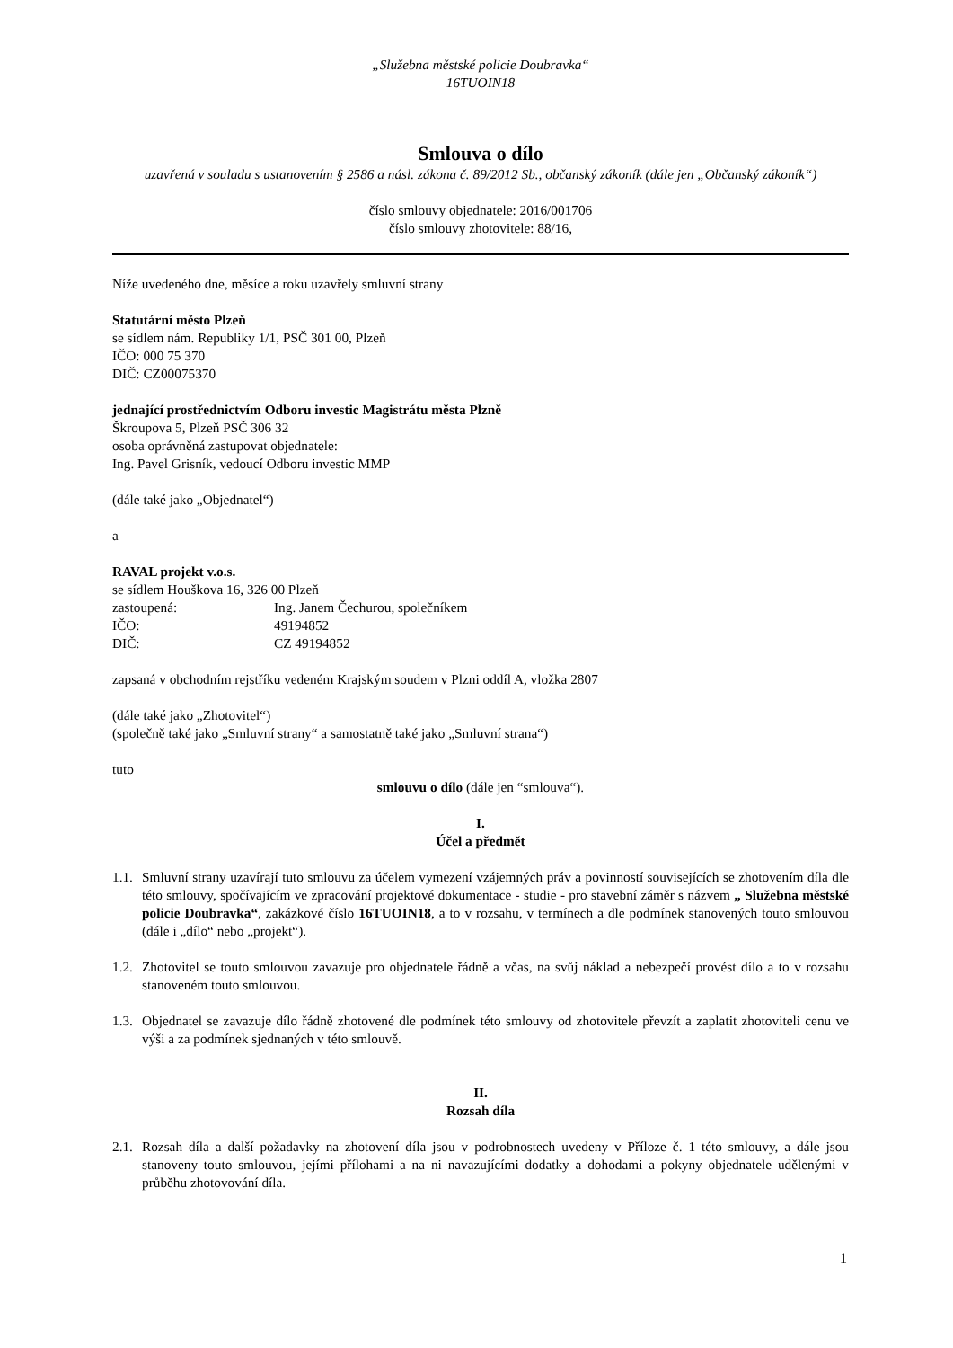„Služebna městské policie Doubravka“
16TUOIN18
Smlouva o dílo
uzavřená v souladu s ustanovením § 2586 a násl. zákona č. 89/2012 Sb., občanský zákoník (dále jen „Občanský zákoník“)
číslo smlouvy objednatele: 2016/001706
číslo smlouvy zhotovitele: 88/16,
Níže uvedeného dne, měsíce a roku uzavřely smluvní strany
Statutární město Plzeň
se sídlem nám. Republiky 1/1, PSČ 301 00, Plzeň
IČO: 000 75 370
DIČ: CZ00075370
jednající prostřednictvím Odboru investic Magistrátu města Plzně
Škroupova 5, Plzeň PSČ 306 32
osoba oprávněná zastupovat objednatele:
Ing. Pavel Grisník, vedoucí Odboru investic MMP
(dále také jako „Objednatel“)
a
RAVAL projekt v.o.s.
se sídlem Houškova 16, 326 00 Plzeň
zastoupená: Ing. Janem Čechurou, společníkem
IČO: 49194852
DIČ: CZ 49194852
zapsaná v obchodním rejstříku vedeném Krajským soudem v Plzni oddíl A, vložka 2807
(dále také jako „Zhotovitel“)
(společně také jako „Smluvní strany“ a samostatně také jako „Smluvní strana“)
tuto
smlouvu o dílo (dále jen “smlouva“).
I.
Účel a předmět
1.1. Smluvní strany uzavírají tuto smlouvu za účelem vymezení vzájemných práv a povinností souvisejících se zhotovením díla dle této smlouvy, spočívajícím ve zpracování projektové dokumentace - studie - pro stavební záměr s názvem „ Služebna městské policie Doubravka“, zakázkové číslo 16TUOIN18, a to v rozsahu, v termínech a dle podmínek stanovených touto smlouvou (dále i „dílo“ nebo „projekt“).
1.2. Zhotovitel se touto smlouvou zavazuje pro objednatele řádně a včas, na svůj náklad a nebezpečí provést dílo a to v rozsahu stanoveném touto smlouvou.
1.3. Objednatel se zavazuje dílo řádně zhotovené dle podmínek této smlouvy od zhotovitele převzít a zaplatit zhotoviteli cenu ve výši a za podmínek sjednaných v této smlouvě.
II.
Rozsah díla
2.1. Rozsah díla a další požadavky na zhotovení díla jsou v podrobnostech uvedeny v Příloze č. 1 této smlouvy, a dále jsou stanoveny touto smlouvou, jejími přílohami a na ni navazujícími dodatky a dohodami a pokyny objednatele udělenými v průběhu zhotovování díla.
1